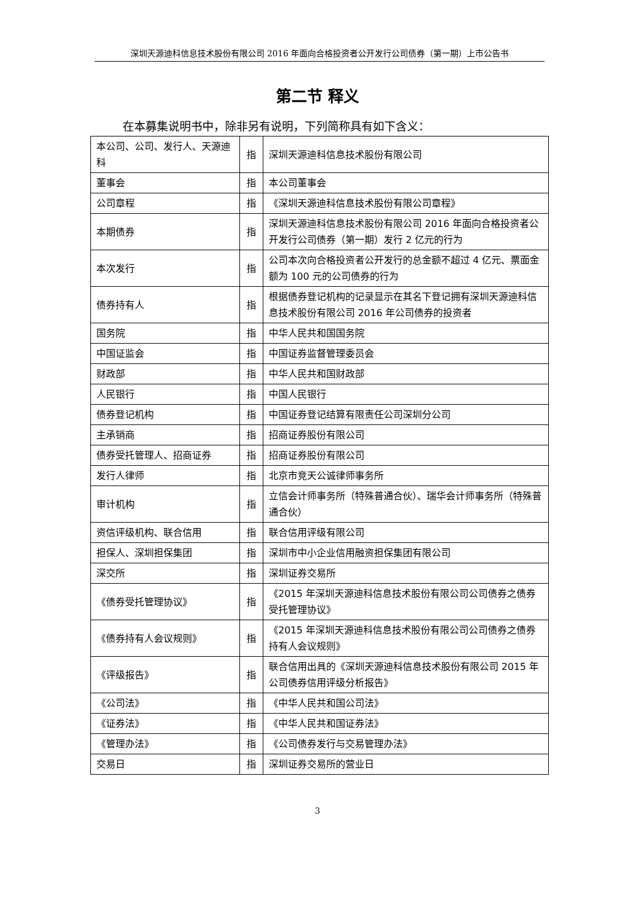深圳天源迪科信息技术股份有限公司 2016 年面向合格投资者公开发行公司债券（第一期）上市公告书
第二节 释义
在本募集说明书中，除非另有说明，下列简称具有如下含义：
| 本公司、公司、发行人、天源迪科 | 指 | 深圳天源迪科信息技术股份有限公司 |
| 董事会 | 指 | 本公司董事会 |
| 公司章程 | 指 | 《深圳天源迪科信息技术股份有限公司章程》 |
| 本期债券 | 指 | 深圳天源迪科信息技术股份有限公司 2016 年面向合格投资者公开发行公司债券（第一期）发行 2 亿元的行为 |
| 本次发行 | 指 | 公司本次向合格投资者公开发行的总金额不超过 4 亿元、票面金额为 100 元的公司债券的行为 |
| 债券持有人 | 指 | 根据债券登记机构的记录显示在其名下登记拥有深圳天源迪科信息技术股份有限公司 2016 年公司债券的投资者 |
| 国务院 | 指 | 中华人民共和国国务院 |
| 中国证监会 | 指 | 中国证券监督管理委员会 |
| 财政部 | 指 | 中华人民共和国财政部 |
| 人民银行 | 指 | 中国人民银行 |
| 债券登记机构 | 指 | 中国证券登记结算有限责任公司深圳分公司 |
| 主承销商 | 指 | 招商证券股份有限公司 |
| 债券受托管理人、招商证券 | 指 | 招商证券股份有限公司 |
| 发行人律师 | 指 | 北京市竞天公诚律师事务所 |
| 审计机构 | 指 | 立信会计师事务所（特殊普通合伙）、瑞华会计师事务所（特殊普通合伙） |
| 资信评级机构、联合信用 | 指 | 联合信用评级有限公司 |
| 担保人、深圳担保集团 | 指 | 深圳市中小企业信用融资担保集团有限公司 |
| 深交所 | 指 | 深圳证券交易所 |
| 《债券受托管理协议》 | 指 | 《2015 年深圳天源迪科信息技术股份有限公司公司债券之债券受托管理协议》 |
| 《债券持有人会议规则》 | 指 | 《2015 年深圳天源迪科信息技术股份有限公司公司债券之债券持有人会议规则》 |
| 《评级报告》 | 指 | 联合信用出具的《深圳天源迪科信息技术股份有限公司 2015 年公司债券信用评级分析报告》 |
| 《公司法》 | 指 | 《中华人民共和国公司法》 |
| 《证券法》 | 指 | 《中华人民共和国证券法》 |
| 《管理办法》 | 指 | 《公司债券发行与交易管理办法》 |
| 交易日 | 指 | 深圳证券交易所的营业日 |
3